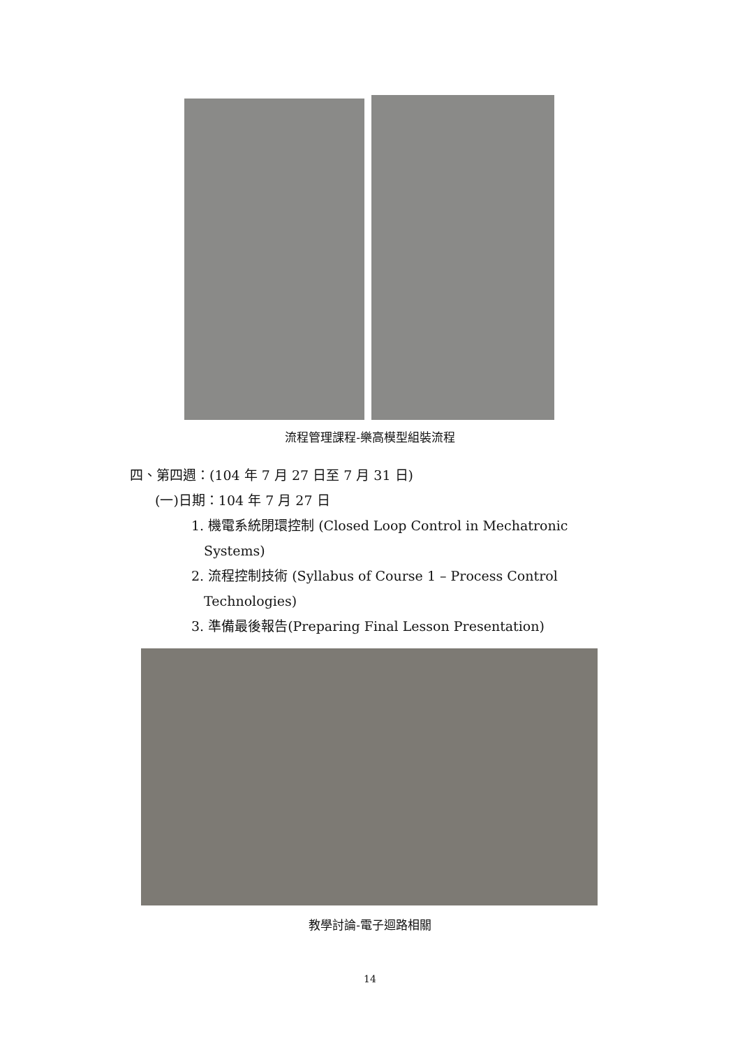流程管理課程-樂高模型組裝流程
四、第四週：(104 年 7 月 27 日至 7 月 31 日)
(一)日期：104 年 7 月 27 日
1. 機電系統閉環控制 (Closed Loop Control in Mechatronic
Systems)
2. 流程控制技術 (Syllabus of Course 1 – Process Control
Technologies)
3. 準備最後報告(Preparing Final Lesson Presentation)
教學討論-電子迴路相關
14